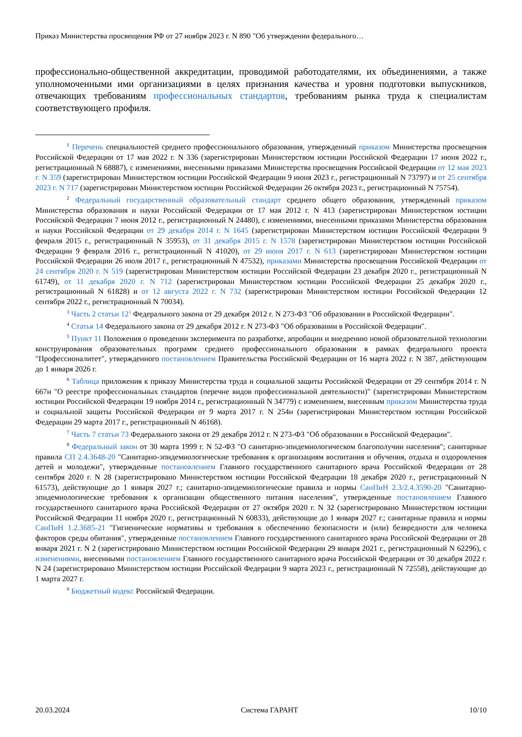Приказ Министерства просвещения РФ от 27 ноября 2023 г. N 890 "Об утверждении федерального…
профессионально-общественной аккредитации, проводимой работодателями, их объединениями, а также уполномоченными ими организациями в целях признания качества и уровня подготовки выпускников, отвечающих требованиям профессиональных стандартов, требованиям рынка труда к специалистам соответствующего профиля.
<sup>1</sup> Перечень специальностей среднего профессионального образования, утвержденный приказом Министерства просвещения Российской Федерации от 17 мая 2022 г. N 336 (зарегистрирован Министерством юстиции Российской Федерации 17 июня 2022 г., регистрационный N 68887), с изменениями, внесенными приказами Министерства просвещения Российской Федерации от 12 мая 2023 г. N 359 (зарегистрирован Министерством юстиции Российской Федерации 9 июня 2023 г., регистрационный N 73797) и от 25 сентября 2023 г. N 717 (зарегистрирован Министерством юстиции Российской Федерации 26 октября 2023 г., регистрационный N 75754).
<sup>2</sup> Федеральный государственный образовательный стандарт среднего общего образования, утвержденный приказом Министерства образования и науки Российской Федерации от 17 мая 2012 г. N 413 (зарегистрирован Министерством юстиции Российской Федерации 7 июня 2012 г., регистрационный N 24480), с изменениями, внесенными приказами Министерства образования и науки Российской Федерации от 29 декабря 2014 г. N 1645 (зарегистрирован Министерством юстиции Российской Федерации 9 февраля 2015 г., регистрационный N 35953), от 31 декабря 2015 г. N 1578 (зарегистрирован Министерством юстиции Российской Федерации 9 февраля 2016 г., регистрационный N 41020), от 29 июня 2017 г. N 613 (зарегистрирован Министерством юстиции Российской Федерации 26 июля 2017 г., регистрационный N 47532), приказами Министерства просвещения Российской Федерации от 24 сентября 2020 г. N 519 (зарегистрирован Министерством юстиции Российской Федерации 23 декабря 2020 г., регистрационный N 61749), от 11 декабря 2020 г. N 712 (зарегистрирован Министерством юстиции Российской Федерации 25 декабря 2020 г., регистрационный N 61828) и от 12 августа 2022 г. N 732 (зарегистрирован Министерством юстиции Российской Федерации 12 сентября 2022 г., регистрационный N 70034).
<sup>3</sup> Часть 2 статьи 12<sup>1</sup> Федерального закона от 29 декабря 2012 г. N 273-ФЗ "Об образовании в Российской Федерации".
<sup>4</sup> Статья 14 Федерального закона от 29 декабря 2012 г. N 273-ФЗ "Об образовании в Российской Федерации".
<sup>5</sup> Пункт 11 Положения о проведении эксперимента по разработке, апробации и внедрению новой образовательной технологии конструирования образовательных программ среднего профессионального образования в рамках федерального проекта "Профессионалитет", утвержденного постановлением Правительства Российской Федерации от 16 марта 2022 г. N 387, действующим до 1 января 2026 г.
<sup>6</sup> Таблица приложения к приказу Министерства труда и социальной защиты Российской Федерации от 29 сентября 2014 г. N 667н "О реестре профессиональных стандартов (перечне видов профессиональной деятельности)" (зарегистрирован Министерством юстиции Российской Федерации 19 ноября 2014 г., регистрационный N 34779) с изменением, внесенным приказом Министерства труда и социальной защиты Российской Федерации от 9 марта 2017 г. N 254н (зарегистрирован Министерством юстиции Российской Федерации 29 марта 2017 г., регистрационный N 46168).
<sup>7</sup> Часть 7 статьи 73 Федерального закона от 29 декабря 2012 г. N 273-ФЗ "Об образовании в Российской Федерации".
<sup>8</sup> Федеральный закон от 30 марта 1999 г. N 52-ФЗ "О санитарно-эпидемиологическом благополучии населения"; санитарные правила СП 2.4.3648-20 "Санитарно-эпидемиологические требования к организациям воспитания и обучения, отдыха и оздоровления детей и молодежи", утвержденные постановлением Главного государственного санитарного врача Российской Федерации от 28 сентября 2020 г. N 28 (зарегистрировано Министерством юстиции Российской Федерации 18 декабря 2020 г., регистрационный N 61573), действующие до 1 января 2027 г.; санитарно-эпидемиологические правила и нормы СанПиН 2.3/2.4.3590-20 "Санитарно-эпидемиологические требования к организации общественного питания населения", утвержденные постановлением Главного государственного санитарного врача Российской Федерации от 27 октября 2020 г. N 32 (зарегистрировано Министерством юстиции Российской Федерации 11 ноября 2020 г., регистрационный N 60833), действующие до 1 января 2027 г.; санитарные правила и нормы СанПиН 1.2.3685-21 "Гигиенические нормативы и требования к обеспечению безопасности и (или) безвредности для человека факторов среды обитания", утвержденные постановлением Главного государственного санитарного врача Российской Федерации от 28 января 2021 г. N 2 (зарегистрировано Министерством юстиции Российской Федерации 29 января 2021 г., регистрационный N 62296), с изменениями, внесенными постановлением Главного государственного санитарного врача Российской Федерации от 30 декабря 2022 г. N 24 (зарегистрировано Министерством юстиции Российской Федерации 9 марта 2023 г., регистрационный N 72558), действующие до 1 марта 2027 г.
<sup>9</sup> Бюджетный кодекс Российской Федерации.
20.03.2024 Система ГАРАНТ 10/10